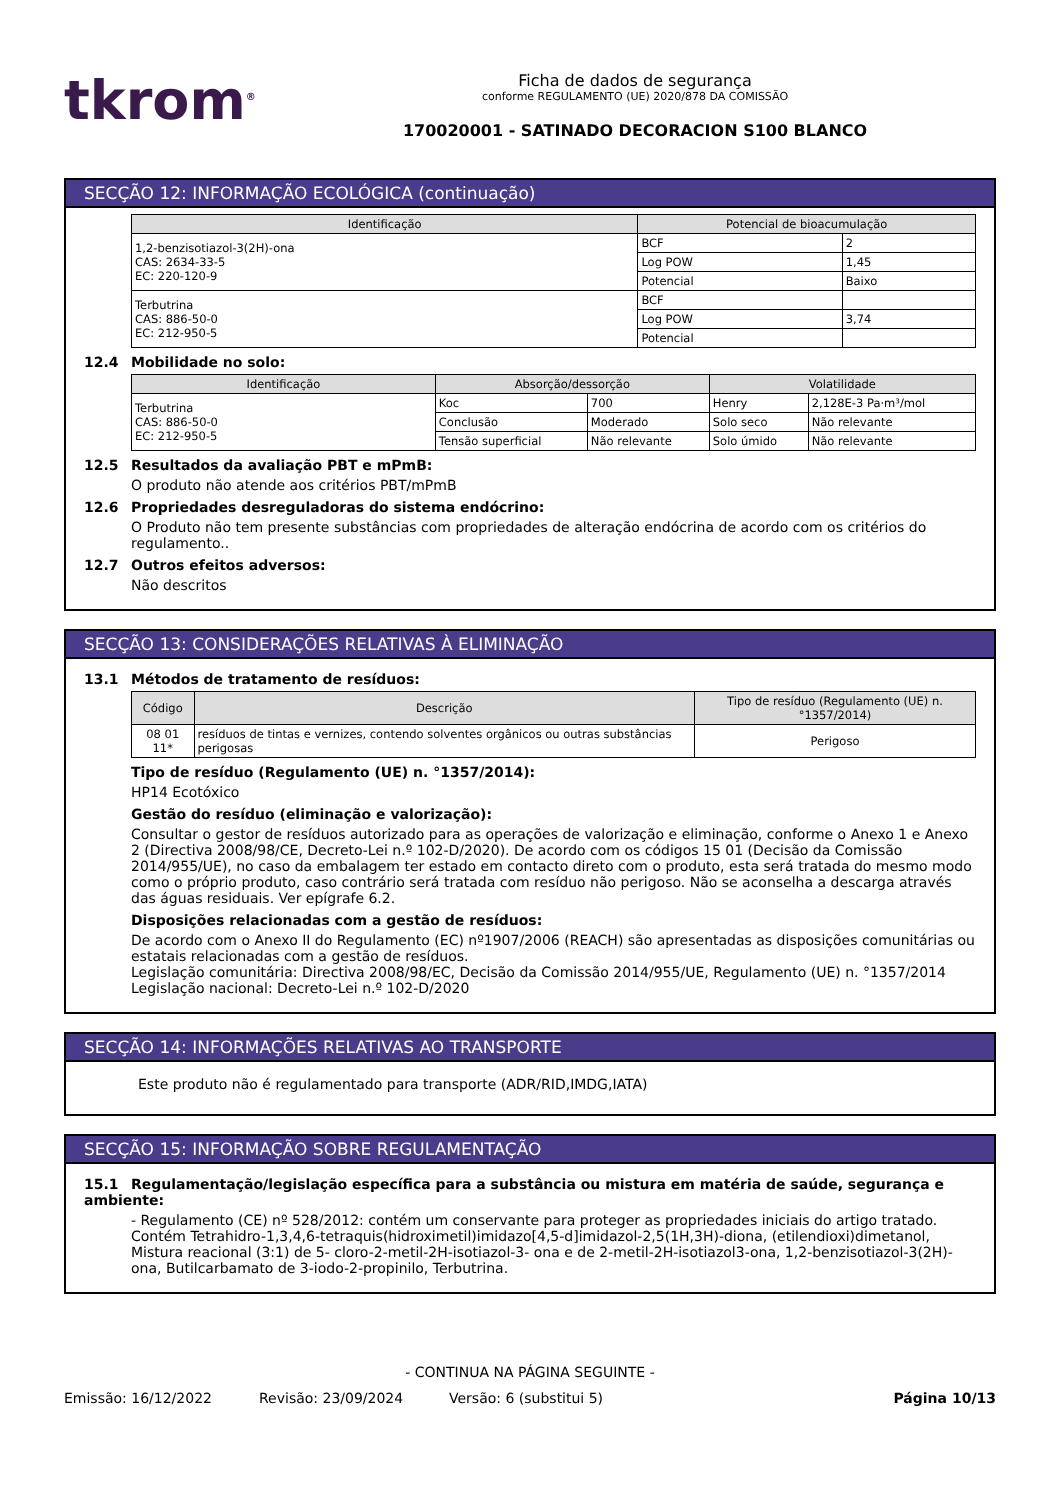tkrom<sup>®</sup>
Ficha de dados de segurança
conforme REGULAMENTO (UE) 2020/878 DA COMISSÃO
170020001 - SATINADO DECORACION S100 BLANCO
SECÇÃO 12: INFORMAÇÃO ECOLÓGICA (continuação)
| Identificação | Potencial de bioacumulação | |
| --- | --- | --- |
| 1,2-benzisotiazol-3(2H)-ona CAS: 2634-33-5 EC: 220-120-9 | BCF | 2 |
| | Log POW | 1,45 |
| | Potencial | Baixo |
| Terbutrina CAS: 886-50-0 EC: 212-950-5 | BCF | |
| | Log POW | 3,74 |
| | Potencial | |
12.4 Mobilidade no solo:
| Identificação | Absorção/dessorção | | Volatilidade | |
| --- | --- | --- | --- | --- |
| Terbutrina CAS: 886-50-0 EC: 212-950-5 | Koc | 700 | Henry | 2,128E-3 Pa·m³/mol |
| | Conclusão | Moderado | Solo seco | Não relevante |
| | Tensão superficial | Não relevante | Solo úmido | Não relevante |
12.5 Resultados da avaliação PBT e mPmB:
O produto não atende aos critérios PBT/mPmB
12.6 Propriedades desreguladoras do sistema endócrino:
O Produto não tem presente substâncias com propriedades de alteração endócrina de acordo com os critérios do regulamento..
12.7 Outros efeitos adversos:
Não descritos
SECÇÃO 13: CONSIDERAÇÕES RELATIVAS À ELIMINAÇÃO
13.1 Métodos de tratamento de resíduos:
| Código | Descrição | Tipo de resíduo (Regulamento (UE) n. °1357/2014) |
| --- | --- | --- |
| 08 01 11* | resíduos de tintas e vernizes, contendo solventes orgânicos ou outras substâncias perigosas | Perigoso |
Tipo de resíduo (Regulamento (UE) n. °1357/2014):
HP14 Ecotóxico
Gestão do resíduo (eliminação e valorização):
Consultar o gestor de resíduos autorizado para as operações de valorização e eliminação, conforme o Anexo 1 e Anexo 2 (Directiva 2008/98/CE, Decreto-Lei n.º 102-D/2020). De acordo com os códigos 15 01 (Decisão da Comissão 2014/955/UE), no caso da embalagem ter estado em contacto direto com o produto, esta será tratada do mesmo modo como o próprio produto, caso contrário será tratada com resíduo não perigoso. Não se aconselha a descarga através das águas residuais. Ver epígrafe 6.2.
Disposições relacionadas com a gestão de resíduos:
De acordo com o Anexo II do Regulamento (EC) nº1907/2006 (REACH) são apresentadas as disposições comunitárias ou estatais relacionadas com a gestão de resíduos.
Legislação comunitária: Directiva 2008/98/EC, Decisão da Comissão 2014/955/UE, Regulamento (UE) n. °1357/2014
Legislação nacional: Decreto-Lei n.º 102-D/2020
SECÇÃO 14: INFORMAÇÕES RELATIVAS AO TRANSPORTE
Este produto não é regulamentado para transporte (ADR/RID,IMDG,IATA)
SECÇÃO 15: INFORMAÇÃO SOBRE REGULAMENTAÇÃO
15.1 Regulamentação/legislação específica para a substância ou mistura em matéria de saúde, segurança e ambiente:
- Regulamento (CE) nº 528/2012: contém um conservante para proteger as propriedades iniciais do artigo tratado. Contém Tetrahidro-1,3,4,6-tetraquis(hidroximetil)imidazo[4,5-d]imidazol-2,5(1H,3H)-diona, (etilendioxi)dimetanol, Mistura reacional (3:1) de 5- cloro-2-metil-2H-isotiazol-3- ona e de 2-metil-2H-isotiazol3-ona, 1,2-benzisotiazol-3(2H)-ona, Butilcarbamato de 3-iodo-2-propinilo, Terbutrina.
- CONTINUA NA PÁGINA SEGUINTE -
Emissão: 16/12/2022 Revisão: 23/09/2024 Versão: 6 (substitui 5) Página 10/13